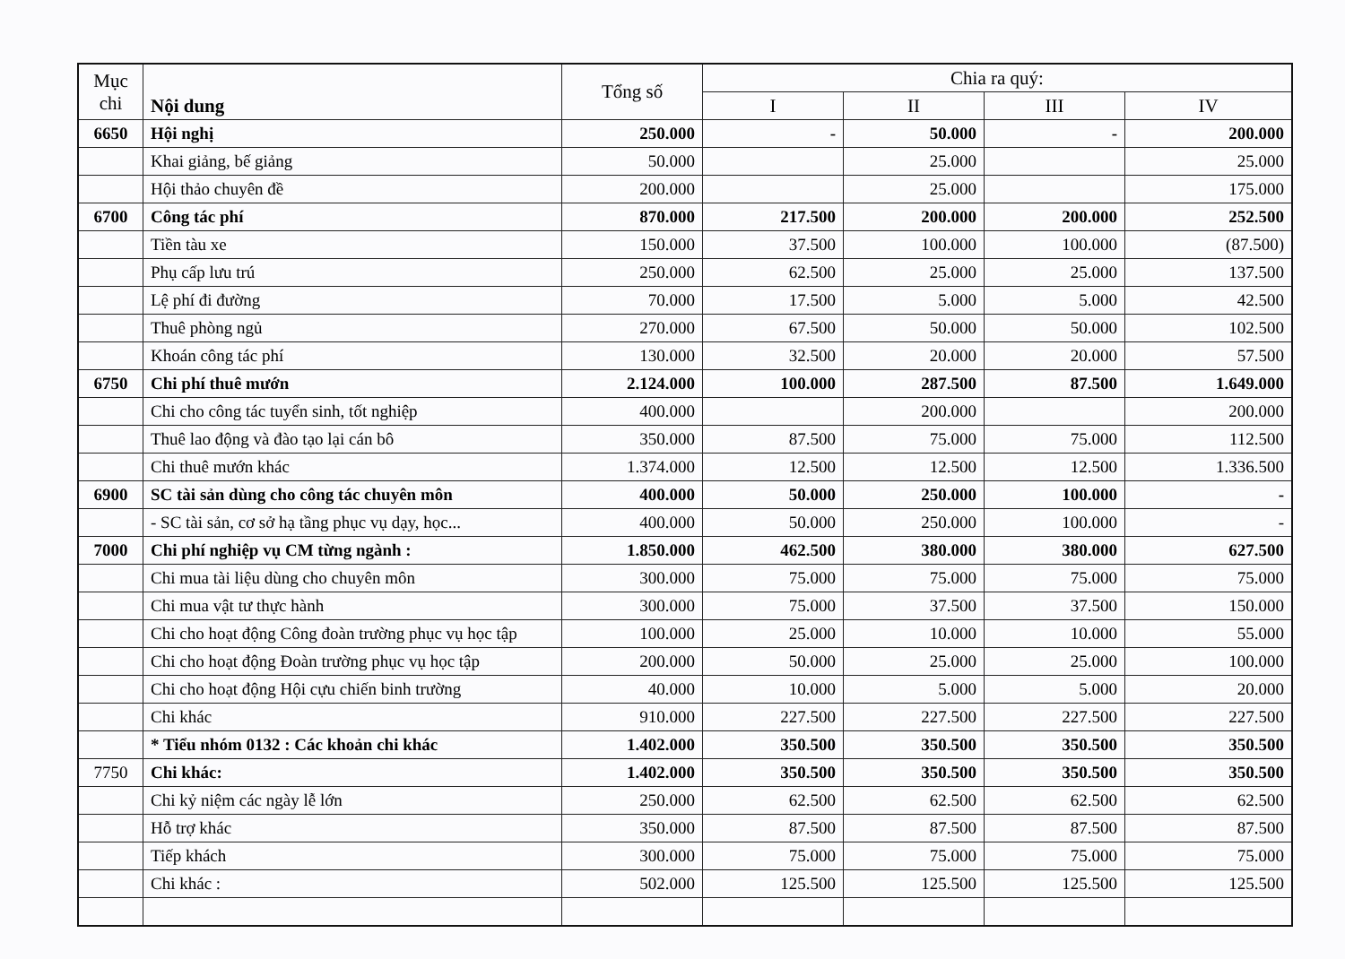| Mục chi | Nội dung | Tổng số | Chia ra quý: | | | |
| --- | --- | --- | --- | --- | --- | --- |
| | | | I | II | III | IV |
| 6650 | Hội nghị | 250.000 | - | 50.000 | - | 200.000 |
| | Khai giảng, bế giảng | 50.000 | | 25.000 | | 25.000 |
| | Hội thảo chuyên đề | 200.000 | | 25.000 | | 175.000 |
| 6700 | Công tác phí | 870.000 | 217.500 | 200.000 | 200.000 | 252.500 |
| | Tiền tàu xe | 150.000 | 37.500 | 100.000 | 100.000 | (87.500) |
| | Phụ cấp lưu trú | 250.000 | 62.500 | 25.000 | 25.000 | 137.500 |
| | Lệ phí đi đường | 70.000 | 17.500 | 5.000 | 5.000 | 42.500 |
| | Thuê phòng ngủ | 270.000 | 67.500 | 50.000 | 50.000 | 102.500 |
| | Khoán công tác phí | 130.000 | 32.500 | 20.000 | 20.000 | 57.500 |
| 6750 | Chi phí thuê mướn | 2.124.000 | 100.000 | 287.500 | 87.500 | 1.649.000 |
| | Chi cho công tác tuyển sinh, tốt nghiệp | 400.000 | | 200.000 | | 200.000 |
| | Thuê lao động và đào tạo lại cán bô | 350.000 | 87.500 | 75.000 | 75.000 | 112.500 |
| | Chi thuê mướn khác | 1.374.000 | 12.500 | 12.500 | 12.500 | 1.336.500 |
| 6900 | SC tài sản dùng cho công tác chuyên môn | 400.000 | 50.000 | 250.000 | 100.000 | - |
| | - SC tài sản, cơ sở hạ tầng phục vụ dạy, học... | 400.000 | 50.000 | 250.000 | 100.000 | - |
| 7000 | Chi phí nghiệp vụ CM từng ngành : | 1.850.000 | 462.500 | 380.000 | 380.000 | 627.500 |
| | Chi mua tài liệu dùng cho chuyên môn | 300.000 | 75.000 | 75.000 | 75.000 | 75.000 |
| | Chi mua vật tư thực hành | 300.000 | 75.000 | 37.500 | 37.500 | 150.000 |
| | Chi cho hoạt động Công đoàn trường phục vụ học tập | 100.000 | 25.000 | 10.000 | 10.000 | 55.000 |
| | Chi cho hoạt động Đoàn trường phục vụ học tập | 200.000 | 50.000 | 25.000 | 25.000 | 100.000 |
| | Chi cho hoạt động Hội cựu chiến binh trường | 40.000 | 10.000 | 5.000 | 5.000 | 20.000 |
| | Chi khác | 910.000 | 227.500 | 227.500 | 227.500 | 227.500 |
| | * Tiểu nhóm 0132 : Các khoản chi khác | 1.402.000 | 350.500 | 350.500 | 350.500 | 350.500 |
| 7750 | Chi khác: | 1.402.000 | 350.500 | 350.500 | 350.500 | 350.500 |
| | Chi kỷ niệm các ngày lễ lớn | 250.000 | 62.500 | 62.500 | 62.500 | 62.500 |
| | Hỗ trợ khác | 350.000 | 87.500 | 87.500 | 87.500 | 87.500 |
| | Tiếp khách | 300.000 | 75.000 | 75.000 | 75.000 | 75.000 |
| | Chi khác : | 502.000 | 125.500 | 125.500 | 125.500 | 125.500 |